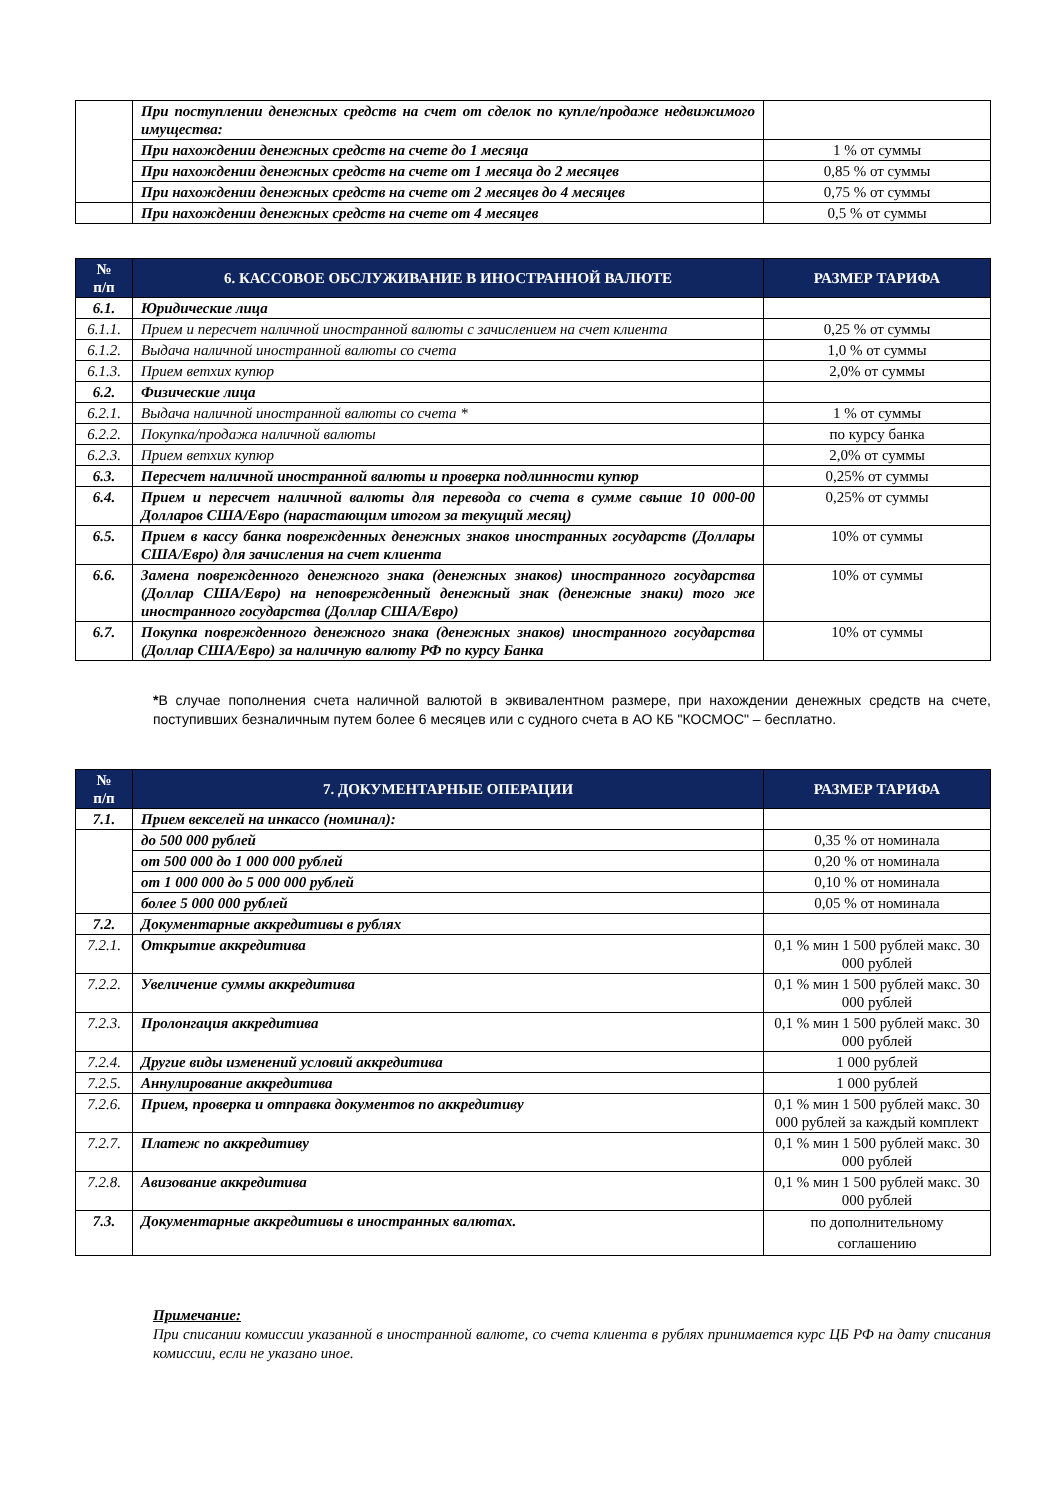| | При поступлении денежных средств на счет от сделок по купле/продаже недвижимого имущества: | |
| | При нахождении денежных средств на счете до 1 месяца | 1 % от суммы |
| | При нахождении денежных средств на счете от 1 месяца до 2 месяцев | 0,85 % от суммы |
| | При нахождении денежных средств на счете от 2 месяцев до 4 месяцев | 0,75 % от суммы |
| | При нахождении денежных средств на счете от 4 месяцев | 0,5 % от суммы |
| № п/п | 6. КАССОВОЕ ОБСЛУЖИВАНИЕ В ИНОСТРАННОЙ ВАЛЮТЕ | РАЗМЕР ТАРИФА |
| --- | --- | --- |
| 6.1. | Юридические лица | |
| 6.1.1. | Прием и пересчет наличной иностранной валюты с зачислением на счет клиента | 0,25 % от суммы |
| 6.1.2. | Выдача наличной иностранной валюты со счета | 1,0 % от суммы |
| 6.1.3. | Прием ветхих купюр | 2,0% от суммы |
| 6.2. | Физические лица | |
| 6.2.1. | Выдача наличной иностранной валюты со счета * | 1 % от суммы |
| 6.2.2. | Покупка/продажа наличной валюты | по курсу банка |
| 6.2.3. | Прием ветхих купюр | 2,0% от суммы |
| 6.3. | Пересчет наличной иностранной валюты и проверка подлинности купюр | 0,25% от суммы |
| 6.4. | Прием и пересчет наличной валюты для перевода со счета в сумме свыше 10 000-00 Долларов США/Евро (нарастающим итогом за текущий месяц) | 0,25% от суммы |
| 6.5. | Прием в кассу банка поврежденных денежных знаков иностранных государств (Доллары США/Евро) для зачисления на счет клиента | 10% от суммы |
| 6.6. | Замена поврежденного денежного знака (денежных знаков) иностранного государства (Доллар США/Евро) на неповрежденный денежный знак (денежные знаки) того же иностранного государства (Доллар США/Евро) | 10% от суммы |
| 6.7. | Покупка поврежденного денежного знака (денежных знаков) иностранного государства (Доллар США/Евро) за наличную валюту РФ по курсу Банка | 10% от суммы |
*В случае пополнения счета наличной валютой в эквивалентном размере, при нахождении денежных средств на счете, поступивших безналичным путем более 6 месяцев или с судного счета в АО КБ "КОСМОС" – бесплатно.
| № п/п | 7. ДОКУМЕНТАРНЫЕ ОПЕРАЦИИ | РАЗМЕР ТАРИФА |
| --- | --- | --- |
| 7.1. | Прием векселей на инкассо (номинал): | |
| | до 500 000 рублей | 0,35 % от номинала |
| | от 500 000 до 1 000 000 рублей | 0,20 % от номинала |
| | от 1 000 000 до 5 000 000 рублей | 0,10 % от номинала |
| | более 5 000 000 рублей | 0,05 % от номинала |
| 7.2. | Документарные аккредитивы в рублях | |
| 7.2.1. | Открытие аккредитива | 0,1 % мин 1 500 рублей макс. 30 000 рублей |
| 7.2.2. | Увеличение суммы аккредитива | 0,1 % мин 1 500 рублей макс. 30 000 рублей |
| 7.2.3. | Пролонгация аккредитива | 0,1 % мин 1 500 рублей макс. 30 000 рублей |
| 7.2.4. | Другие виды изменений условий аккредитива | 1 000 рублей |
| 7.2.5. | Аннулирование аккредитива | 1 000 рублей |
| 7.2.6. | Прием, проверка и отправка документов по аккредитиву | 0,1 % мин 1 500 рублей макс. 30 000 рублей за каждый комплект |
| 7.2.7. | Платеж по аккредитиву | 0,1 % мин 1 500 рублей макс. 30 000 рублей |
| 7.2.8. | Авизование аккредитива | 0,1 % мин 1 500 рублей макс. 30 000 рублей |
| 7.3. | Документарные аккредитивы в иностранных валютах. | по дополнительному соглашению |
Примечание:
При списании комиссии указанной в иностранной валюте, со счета клиента в рублях принимается курс ЦБ РФ на дату списания комиссии, если не указано иное.